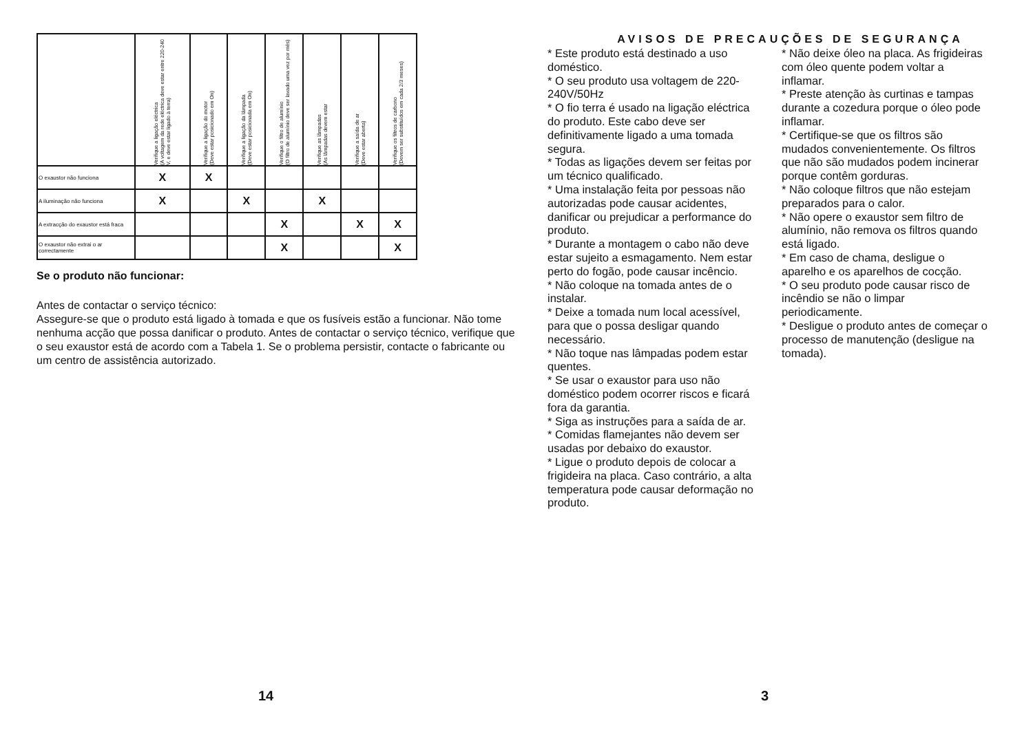| | Verifique a ligação eléctrica (A voltagem da rede eléctrica deve estar entre 220-240 V, e deve estar ligado à terra) | Verifique a ligação do motor (Deve estar posicionado em On) | Verifique a ligação da lâmpada (Deve estar posicionada em On) | Verifique o filtro de alumínio (O filtro de alumínio deve ser lavado uma vez por mês) | Verifique as lâmpadas (As lâmpadas devem estar | Verifique a saída de ar (Deve estar aberta) | Verifique os filtros de carbono (Devem ser substituídos em cada 2/3 meses) |
| --- | --- | --- | --- | --- | --- | --- | --- |
| O exaustor não funciona | X | X | | | | | |
| A iluminação não funciona | X | | X | | X | | |
| A extracção do exaustor está fraca | | | | X | | X | X |
| O exaustor não extrai o ar correctamente | | | | X | | | X |
Se o produto não funcionar:
Antes de contactar o serviço técnico:
Assegure-se que o produto está ligado à tomada e que os fusíveis estão a funcionar. Não tome nenhuma acção que possa danificar o produto. Antes de contactar o serviço técnico, verifique que o seu exaustor está de acordo com a Tabela 1. Se o problema persistir, contacte o fabricante ou um centro de assistência autorizado.
14
AVISOS DE PRECAUÇÕES DE SEGURANÇA
* Este produto está destinado a uso doméstico.
* O seu produto usa voltagem de 220-240V/50Hz
* O fio terra é usado na ligação eléctrica do produto. Este cabo deve ser definitivamente ligado a uma tomada segura.
* Todas as ligações devem ser feitas por um técnico qualificado.
* Uma instalação feita por pessoas não autorizadas pode causar acidentes, danificar ou prejudicar a performance do produto.
* Durante a montagem o cabo não deve estar sujeito a esmagamento. Nem estar perto do fogão, pode causar incêncio.
* Não coloque na tomada antes de o instalar.
* Deixe a tomada num local acessível, para que o possa desligar quando necessário.
* Não toque nas lâmpadas podem estar quentes.
* Se usar o exaustor para uso não doméstico podem ocorrer riscos e ficará fora da garantia.
* Siga as instruções para a saída de ar.
* Comidas flamejantes não devem ser usadas por debaixo do exaustor.
* Ligue o produto depois de colocar a frigideira na placa. Caso contrário, a alta temperatura pode causar deformação no produto.
* Não deixe óleo na placa. As frigideiras com óleo quente podem voltar a inflamar.
* Preste atenção às curtinas e tampas durante a cozedura porque o óleo pode inflamar.
* Certifique-se que os filtros são mudados convenientemente. Os filtros que não são mudados podem incinerar porque contêm gorduras.
* Não coloque filtros que não estejam preparados para o calor.
* Não opere o exaustor sem filtro de alumínio, não remova os filtros quando está ligado.
* Em caso de chama, desligue o aparelho e os aparelhos de cocção.
* O seu produto pode causar risco de incêndio se não o limpar periodicamente.
* Desligue o produto antes de começar o processo de manutenção (desligue na tomada).
3